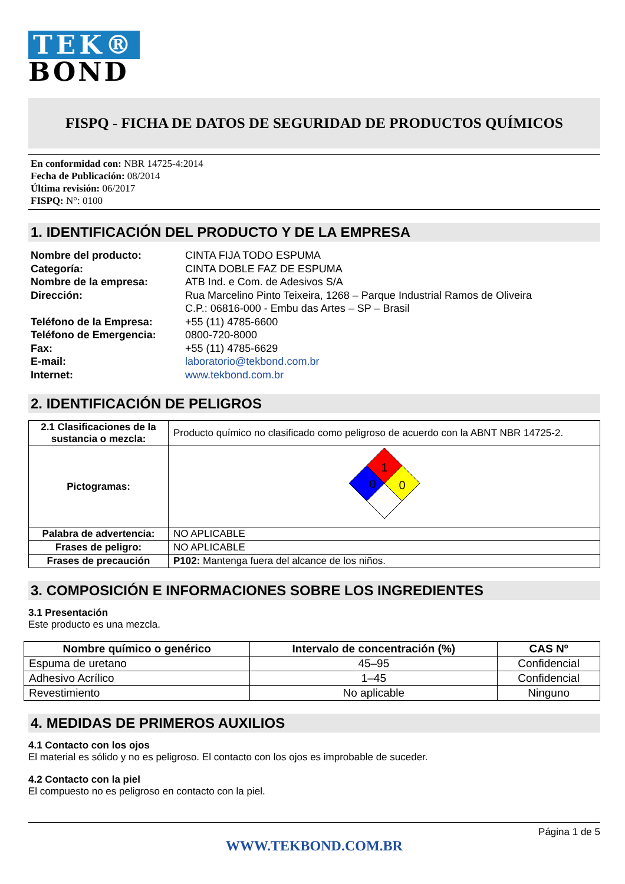TEK®
BOND
FISPQ - FICHA DE DATOS DE SEGURIDAD DE PRODUCTOS QUÍMICOS
En conformidad con: NBR 14725-4:2014
Fecha de Publicación: 08/2014
Última revisión: 06/2017
FISPQ: N°: 0100
1. IDENTIFICACIÓN DEL PRODUCTO Y DE LA EMPRESA
Nombre del producto: CINTA FIJA TODO ESPUMA Categoría: CINTA DOBLE FAZ DE ESPUMA Nombre de la empresa: ATB Ind. e Com. de Adesivos S/A Dirección: Rua Marcelino Pinto Teixeira, 1268 – Parque Industrial Ramos de Oliveira
C.P.: 06816-000 - Embu das Artes – SP – Brasil Teléfono de la Empresa: +55 (11) 4785-6600 Teléfono de Emergencia: 0800-720-8000 Fax: +55 (11) 4785-6629 E-mail: laboratorio@tekbond.com.br Internet: www.tekbond.com.br
2. IDENTIFICACIÓN DE PELIGROS
| 2.1 Clasificaciones de la sustancia o mezcla: | Producto químico no clasificado como peligroso de acuerdo con la ABNT NBR 14725-2. |
| Pictogramas: | 1 0 0 |
| Palabra de advertencia: | NO APLICABLE |
| Frases de peligro: | NO APLICABLE |
| Frases de precaución | P102: Mantenga fuera del alcance de los niños. |
3. COMPOSICIÓN E INFORMACIONES SOBRE LOS INGREDIENTES
3.1 Presentación
Este producto es una mezcla.
| Nombre químico o genérico | Intervalo de concentración (%) | CAS Nº |
| --- | --- | --- |
| Espuma de uretano | 45–95 | Confidencial |
| Adhesivo Acrílico | 1–45 | Confidencial |
| Revestimiento | No aplicable | Ninguno |
4. MEDIDAS DE PRIMEROS AUXILIOS
4.1 Contacto con los ojos
El material es sólido y no es peligroso. El contacto con los ojos es improbable de suceder.
4.2 Contacto con la piel
El compuesto no es peligroso en contacto con la piel.
Página 1 de 5
WWW.TEKBOND.COM.BR